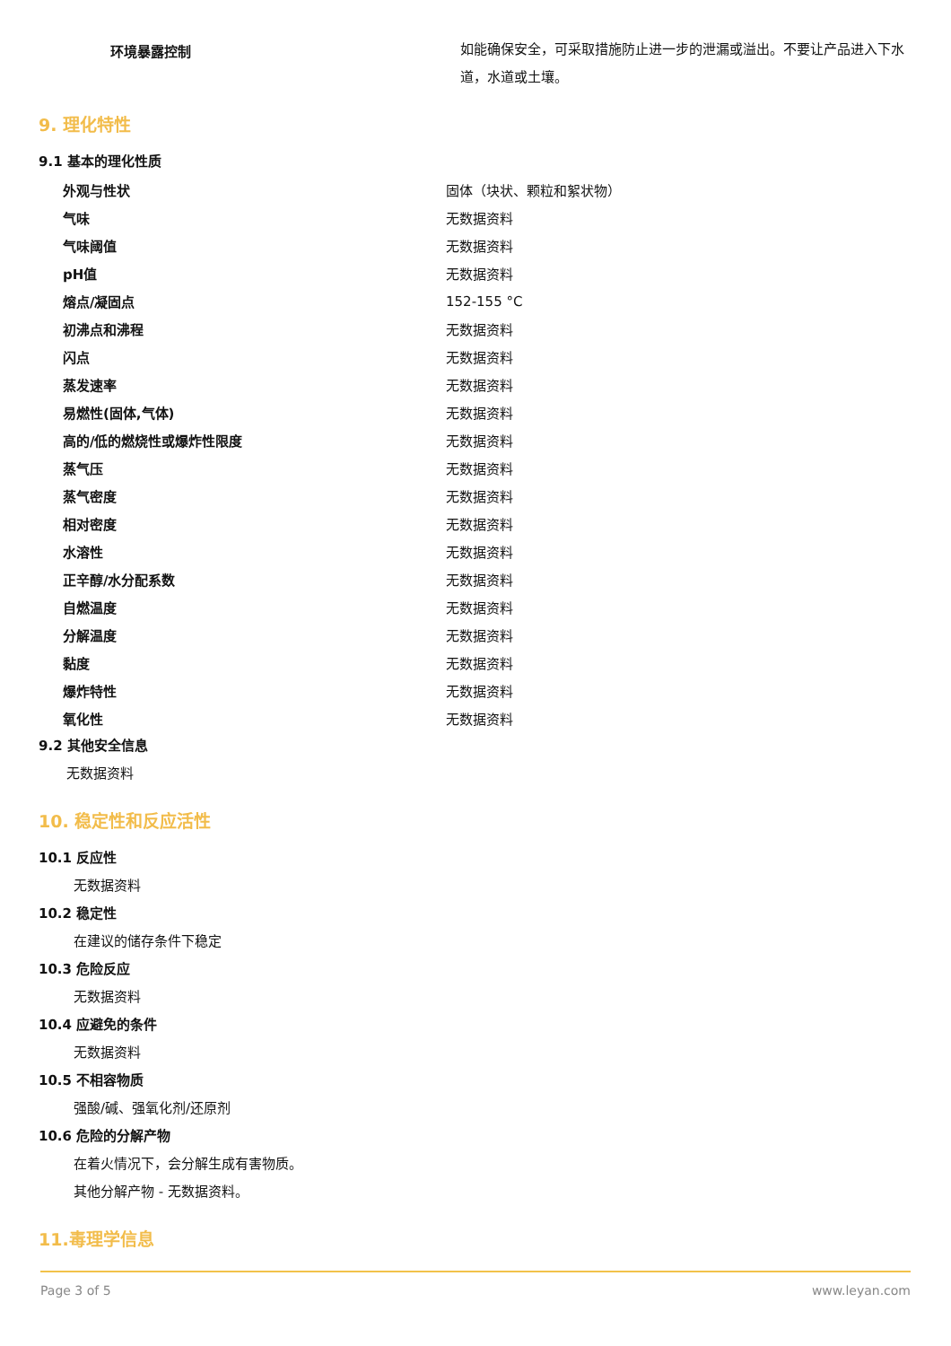| | 环境暴露控制 | 如能确保安全，可采取措施防止进一步的泄漏或溢出。不要让产品进入下水道，水道或土壤。 |
9. 理化特性
9.1 基本的理化性质
| 外观与性状 | 固体（块状、颗粒和絮状物） |
| 气味 | 无数据资料 |
| 气味阈值 | 无数据资料 |
| pH值 | 无数据资料 |
| 熔点/凝固点 | 152-155 °C |
| 初沸点和沸程 | 无数据资料 |
| 闪点 | 无数据资料 |
| 蒸发速率 | 无数据资料 |
| 易燃性(固体,气体) | 无数据资料 |
| 高的/低的燃烧性或爆炸性限度 | 无数据资料 |
| 蒸气压 | 无数据资料 |
| 蒸气密度 | 无数据资料 |
| 相对密度 | 无数据资料 |
| 水溶性 | 无数据资料 |
| 正辛醇/水分配系数 | 无数据资料 |
| 自燃温度 | 无数据资料 |
| 分解温度 | 无数据资料 |
| 黏度 | 无数据资料 |
| 爆炸特性 | 无数据资料 |
| 氧化性 | 无数据资料 |
9.2 其他安全信息
无数据资料
10. 稳定性和反应活性
10.1 反应性
无数据资料
10.2 稳定性
在建议的储存条件下稳定
10.3 危险反应
无数据资料
10.4 应避免的条件
无数据资料
10.5 不相容物质
强酸/碱、强氧化剂/还原剂
10.6 危险的分解产物
在着火情况下，会分解生成有害物质。
其他分解产物 - 无数据资料。
11.毒理学信息
Page 3 of 5 www.leyan.com